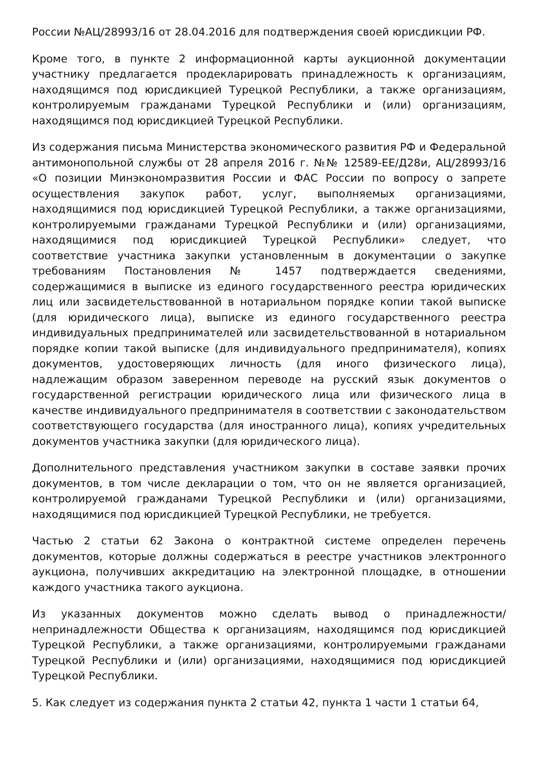России №АЦ/28993/16 от 28.04.2016 для подтверждения своей юрисдикции РФ.
Кроме того, в пункте 2 информационной карты аукционной документации участнику предлагается продекларировать принадлежность к организациям, находящимся под юрисдикцией Турецкой Республики, а также организациям, контролируемым гражданами Турецкой Республики и (или) организациям, находящимся под юрисдикцией Турецкой Республики.
Из содержания письма Министерства экономического развития РФ и Федеральной антимонопольной службы от 28 апреля 2016 г. №№ 12589-ЕЕ/Д28и, АЦ/28993/16 «О позиции Минэкономразвития России и ФАС России по вопросу о запрете осуществления закупок работ, услуг, выполняемых организациями, находящимися под юрисдикцией Турецкой Республики, а также организациями, контролируемыми гражданами Турецкой Республики и (или) организациями, находящимися под юрисдикцией Турецкой Республики» следует, что соответствие участника закупки установленным в документации о закупке требованиям Постановления № 1457 подтверждается сведениями, содержащимися в выписке из единого государственного реестра юридических лиц или засвидетельствованной в нотариальном порядке копии такой выписке (для юридического лица), выписке из единого государственного реестра индивидуальных предпринимателей или засвидетельствованной в нотариальном порядке копии такой выписке (для индивидуального предпринимателя), копиях документов, удостоверяющих личность (для иного физического лица), надлежащим образом заверенном переводе на русский язык документов о государственной регистрации юридического лица или физического лица в качестве индивидуального предпринимателя в соответствии с законодательством соответствующего государства (для иностранного лица), копиях учредительных документов участника закупки (для юридического лица).
Дополнительного представления участником закупки в составе заявки прочих документов, в том числе декларации о том, что он не является организацией, контролируемой гражданами Турецкой Республики и (или) организациями, находящимися под юрисдикцией Турецкой Республики, не требуется.
Частью 2 статьи 62 Закона о контрактной системе определен перечень документов, которые должны содержаться в реестре участников электронного аукциона, получивших аккредитацию на электронной площадке, в отношении каждого участника такого аукциона.
Из указанных документов можно сделать вывод о принадлежности/непринадлежности Общества к организациям, находящимся под юрисдикцией Турецкой Республики, а также организациями, контролируемыми гражданами Турецкой Республики и (или) организациями, находящимися под юрисдикцией Турецкой Республики.
5. Как следует из содержания пункта 2 статьи 42, пункта 1 части 1 статьи 64,